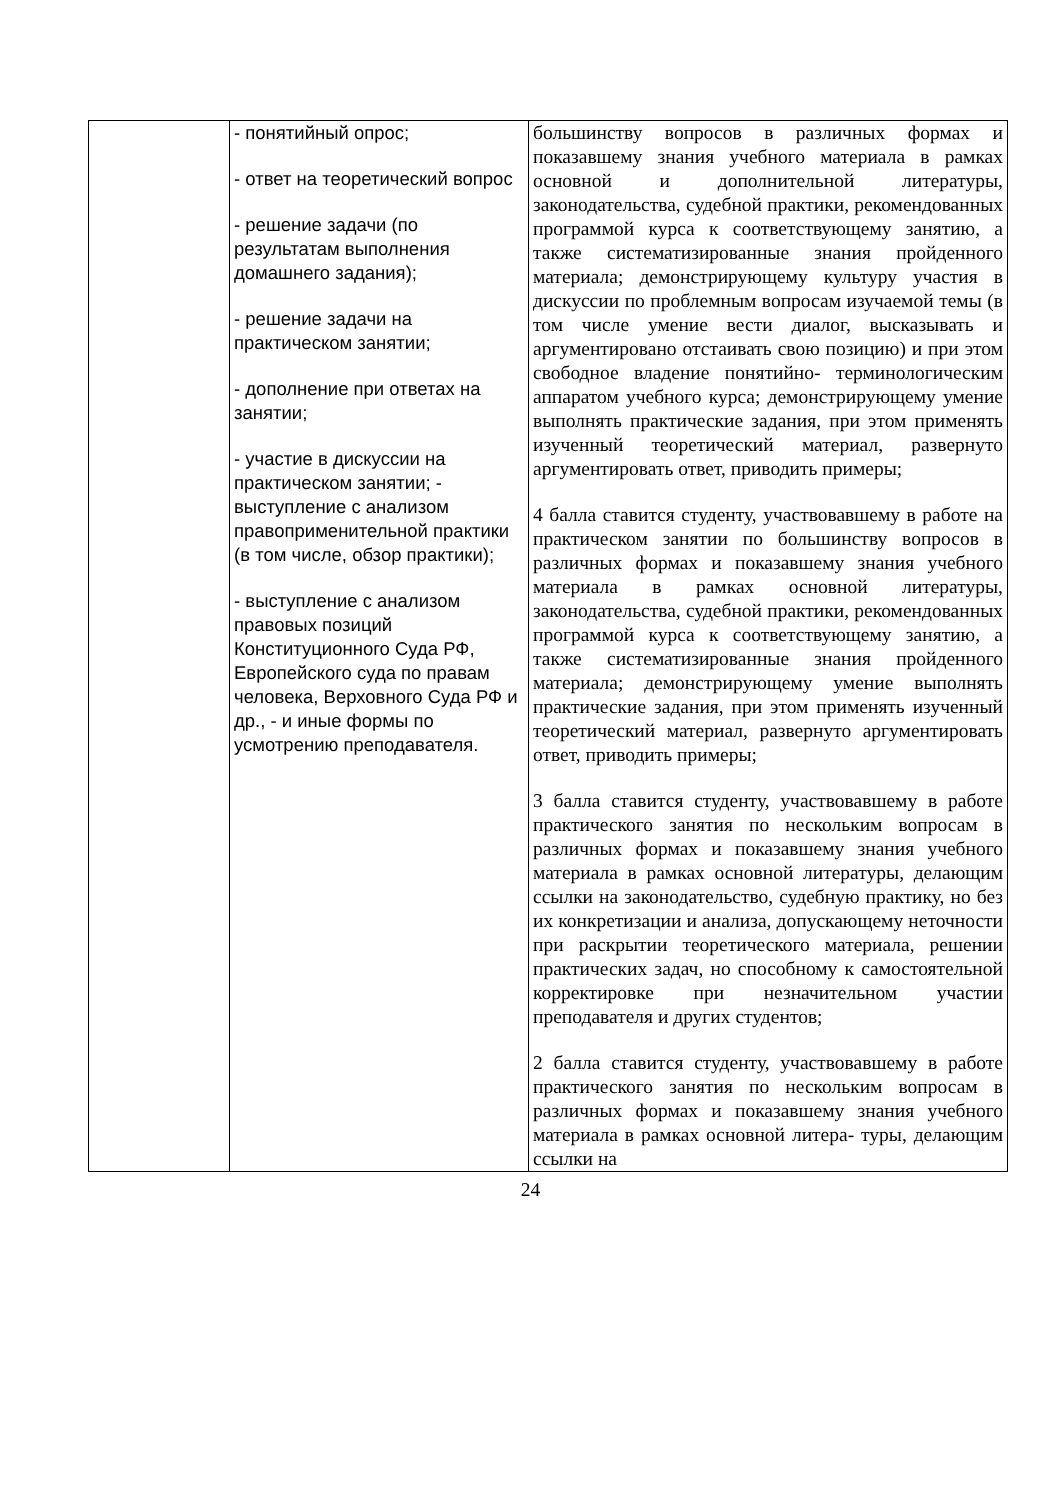| | - понятийный опрос; - ответ на теоретический вопрос - решение задачи (по результатам выполнения домашнего задания); - решение задачи на практическом занятии; - дополнение при ответах на занятии; - участие в дискуссии на практическом занятии; - выступление с анализом правоприменительной практики (в том числе, обзор практики); - выступление с анализом правовых позиций Конституционного Суда РФ, Европейского суда по правам человека, Верховного Суда РФ и др., - и иные формы по усмотрению преподавателя. | большинству вопросов в различных формах и показавшему знания учебного материала в рамках основной и дополнительной литературы, законодательства, судебной практики, рекомендованных программой курса к соответствующему занятию, а также систематизированные знания пройденного материала; демонстрирующему культуру участия в дискуссии по проблемным вопросам изучаемой темы (в том числе умение вести диалог, высказывать и аргументировано отстаивать свою позицию) и при этом свободное владение понятийно- терминологическим аппаратом учебного курса; демонстрирующему умение выполнять практические задания, при этом применять изученный теоретический материал, развернуто аргументировать ответ, приводить примеры; 4 балла ставится студенту, участвовавшему в работе на практическом занятии по большинству вопросов в различных формах и показавшему знания учебного материала в рамках основной литературы, законодательства, судебной практики, рекомендованных программой курса к соответствующему занятию, а также систематизированные знания пройденного материала; демонстрирующему умение выполнять практические задания, при этом применять изученный теоретический материал, развернуто аргументировать ответ, приводить примеры; 3 балла ставится студенту, участвовавшему в работе практического занятия по нескольким вопросам в различных формах и показавшему знания учебного материала в рамках основной литературы, делающим ссылки на законодательство, судебную практику, но без их конкретизации и анализа, допускающему неточности при раскрытии теоретического материала, решении практических задач, но способному к самостоятельной корректировке при незначительном участии преподавателя и других студентов; 2 балла ставится студенту, участвовавшему в работе практического занятия по нескольким вопросам в различных формах и показавшему знания учебного материала в рамках основной литера- туры, делающим ссылки на |
24